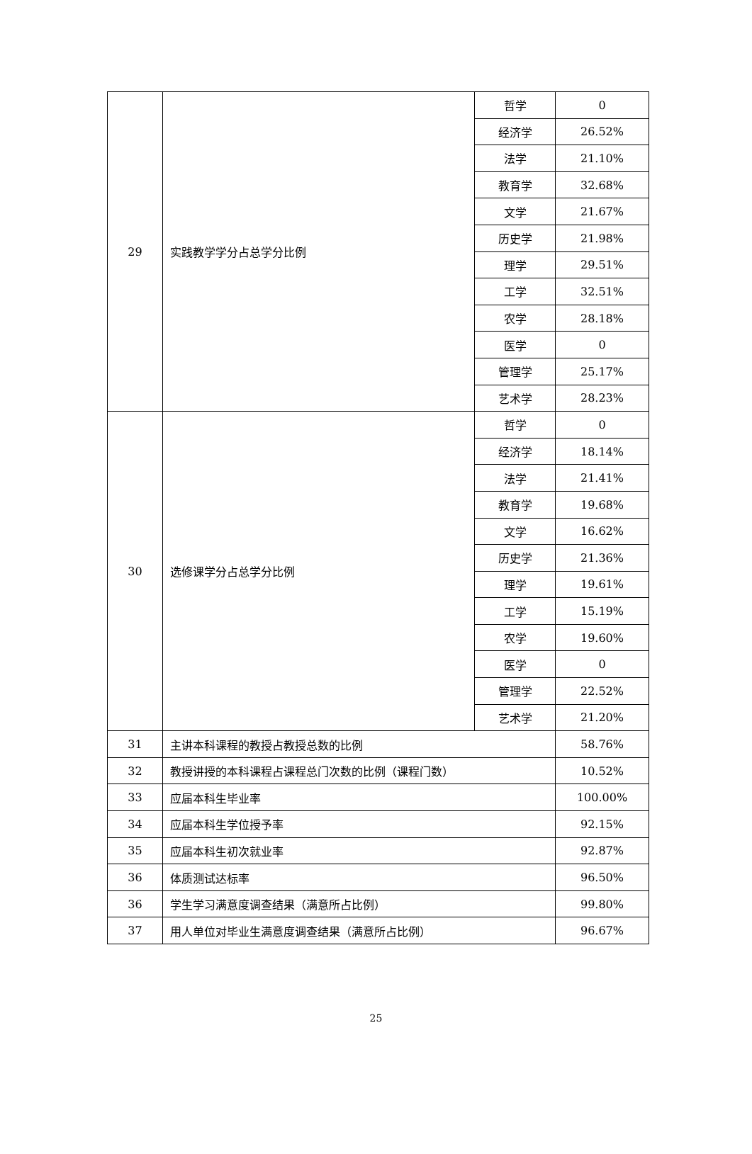| 29 | 实践教学学分占总学分比例 | 哲学 | 0 |
| | | 经济学 | 26.52% |
| | | 法学 | 21.10% |
| | | 教育学 | 32.68% |
| | | 文学 | 21.67% |
| | | 历史学 | 21.98% |
| | | 理学 | 29.51% |
| | | 工学 | 32.51% |
| | | 农学 | 28.18% |
| | | 医学 | 0 |
| | | 管理学 | 25.17% |
| | | 艺术学 | 28.23% |
| 30 | 选修课学分占总学分比例 | 哲学 | 0 |
| | | 经济学 | 18.14% |
| | | 法学 | 21.41% |
| | | 教育学 | 19.68% |
| | | 文学 | 16.62% |
| | | 历史学 | 21.36% |
| | | 理学 | 19.61% |
| | | 工学 | 15.19% |
| | | 农学 | 19.60% |
| | | 医学 | 0 |
| | | 管理学 | 22.52% |
| | | 艺术学 | 21.20% |
| 31 | 主讲本科课程的教授占教授总数的比例 | | 58.76% |
| 32 | 教授讲授的本科课程占课程总门次数的比例（课程门数） | | 10.52% |
| 33 | 应届本科生毕业率 | | 100.00% |
| 34 | 应届本科生学位授予率 | | 92.15% |
| 35 | 应届本科生初次就业率 | | 92.87% |
| 36 | 体质测试达标率 | | 96.50% |
| 36 | 学生学习满意度调查结果（满意所占比例） | | 99.80% |
| 37 | 用人单位对毕业生满意度调查结果（满意所占比例） | | 96.67% |
25